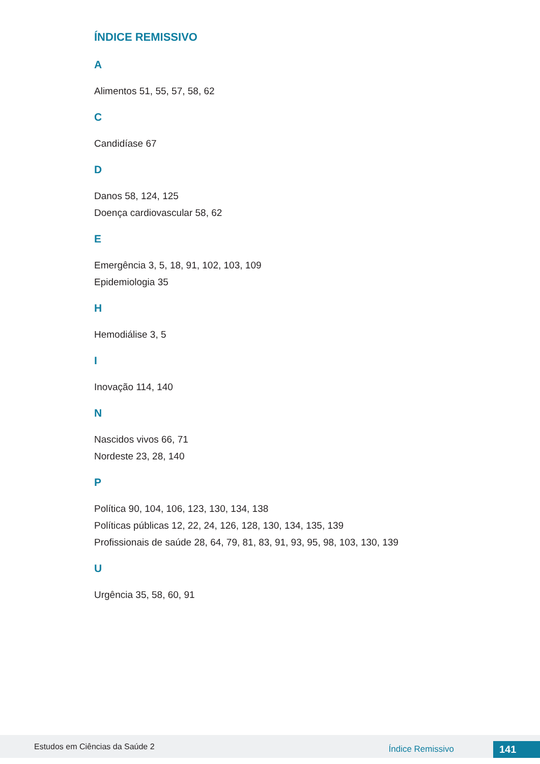ÍNDICE REMISSIVO
A
Alimentos 51, 55, 57, 58, 62
C
Candidíase 67
D
Danos 58, 124, 125
Doença cardiovascular 58, 62
E
Emergência 3, 5, 18, 91, 102, 103, 109
Epidemiologia 35
H
Hemodiálise 3, 5
I
Inovação 114, 140
N
Nascidos vivos 66, 71
Nordeste 23, 28, 140
P
Política 90, 104, 106, 123, 130, 134, 138
Políticas públicas 12, 22, 24, 126, 128, 130, 134, 135, 139
Profissionais de saúde 28, 64, 79, 81, 83, 91, 93, 95, 98, 103, 130, 139
U
Urgência 35, 58, 60, 91
Estudos em Ciências da Saúde 2 Índice Remissivo 141